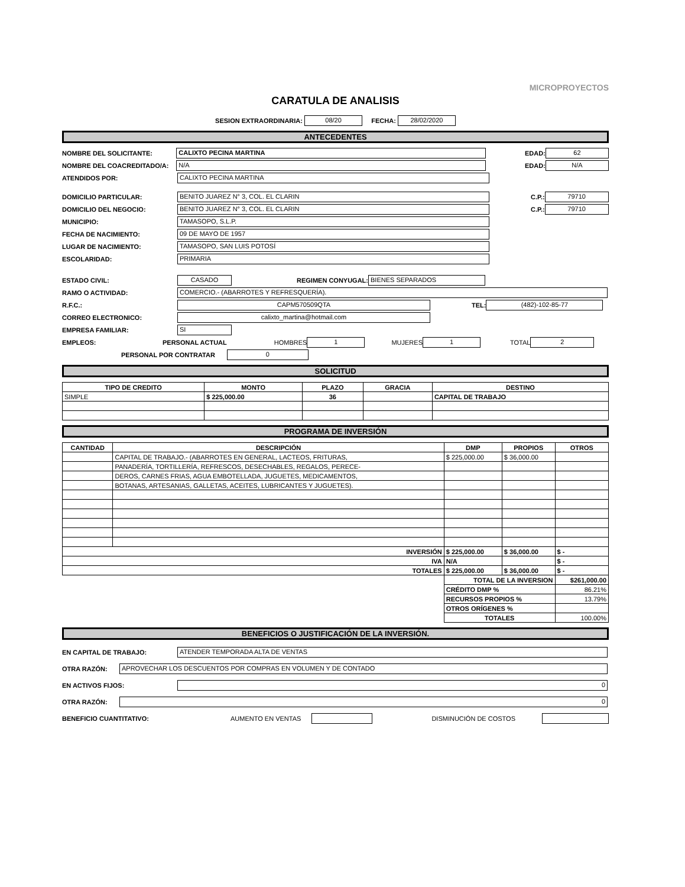MICROPROYECTOS
CARATULA DE ANALISIS
SESION EXTRAORDINARIA: 08/20 FECHA: 28/02/2020
ANTECEDENTES
NOMBRE DEL SOLICITANTE: CALIXTO PECINA MARTINA EDAD: 62
NOMBRE DEL COACREDITADO/A: N/A EDAD: N/A
ATENDIDOS POR: CALIXTO PECINA MARTINA
DOMICILIO PARTICULAR: BENITO JUAREZ N° 3, COL. EL CLARIN C.P.: 79710
DOMICILIO DEL NEGOCIO: BENITO JUAREZ N° 3, COL. EL CLARIN C.P.: 79710
MUNICIPIO: TAMASOPO, S.L.P.
FECHA DE NACIMIENTO: 09 DE MAYO DE 1957
LUGAR DE NACIMIENTO: TAMASOPO, SAN LUIS POTOSÍ
ESCOLARIDAD: PRIMARIA
ESTADO CIVIL: CASADO REGIMEN CONYUGAL: BIENES SEPARADOS
RAMO O ACTIVIDAD: COMERCIO.- (ABARROTES Y REFRESQUERÍA).
R.F.C.: CAPM570509QTA TEL: (482)-102-85-77
CORREO ELECTRONICO: calixto_martina@hotmail.com
EMPRESA FAMILIAR: SI
EMPLEOS: PERSONAL ACTUAL HOMBRES 1 MUJERES 1 TOTAL 2
PERSONAL POR CONTRATAR 0
SOLICITUD
| TIPO DE CREDITO | MONTO | PLAZO | GRACIA | DESTINO |
| --- | --- | --- | --- | --- |
| SIMPLE | $ 225,000.00 | 36 | | CAPITAL DE TRABAJO |
PROGRAMA DE INVERSIÓN
| CANTIDAD | DESCRIPCIÓN | DMP | PROPIOS | OTROS |
| --- | --- | --- | --- | --- |
| | CAPITAL DE TRABAJO.- (ABARROTES EN GENERAL, LACTEOS, FRITURAS, | $ 225,000.00 | $ 36,000.00 | |
| | PANADERÍA, TORTILLERÍA, REFRESCOS, DESECHABLES, REGALOS, PERECE- | | | |
| | DEROS, CARNES FRIAS, AGUA EMBOTELLADA, JUGUETES, MEDICAMENTOS, | | | |
| | BOTANAS, ARTESANIAS, GALLETAS, ACEITES, LUBRICANTES Y JUGUETES). | | | |
| INVERSIÓN | | $ 225,000.00 | $ 36,000.00 | $ - |
| IVA | | N/A | | $ - |
| TOTALES | | $ 225,000.00 | $ 36,000.00 | $ - |
| | | TOTAL DE LA INVERSION | | $261,000.00 |
| | | CRÉDITO DMP % | | 86.21% |
| | | RECURSOS PROPIOS % | | 13.79% |
| | | OTROS ORÍGENES % | | |
| | | TOTALES | | 100.00% |
BENEFICIOS O JUSTIFICACIÓN DE LA INVERSIÓN.
EN CAPITAL DE TRABAJO: ATENDER TEMPORADA ALTA DE VENTAS
OTRA RAZÓN: APROVECHAR LOS DESCUENTOS POR COMPRAS EN VOLUMEN Y DE CONTADO
EN ACTIVOS FIJOS: 0
OTRA RAZÓN: 0
BENEFICIO CUANTITATIVO: AUMENTO EN VENTAS DISMINUCIÓN DE COSTOS